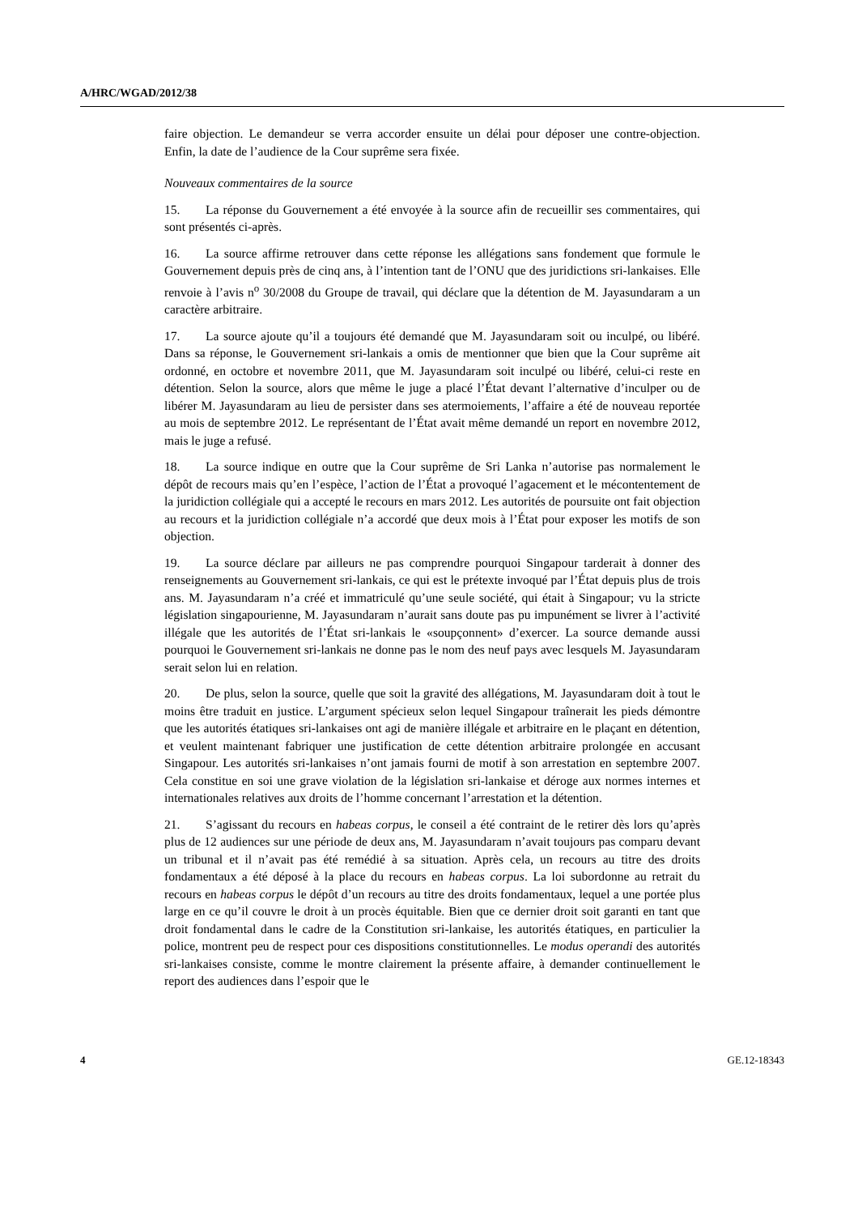A/HRC/WGAD/2012/38
faire objection. Le demandeur se verra accorder ensuite un délai pour déposer une contre-objection. Enfin, la date de l’audience de la Cour suprême sera fixée.
Nouveaux commentaires de la source
15. La réponse du Gouvernement a été envoyée à la source afin de recueillir ses commentaires, qui sont présentés ci-après.
16. La source affirme retrouver dans cette réponse les allégations sans fondement que formule le Gouvernement depuis près de cinq ans, à l’intention tant de l’ONU que des juridictions sri-lankaises. Elle renvoie à l’avis n<sup>o</sup> 30/2008 du Groupe de travail, qui déclare que la détention de M. Jayasundaram a un caractère arbitraire.
17. La source ajoute qu’il a toujours été demandé que M. Jayasundaram soit ou inculpé, ou libéré. Dans sa réponse, le Gouvernement sri-lankais a omis de mentionner que bien que la Cour suprême ait ordonné, en octobre et novembre 2011, que M. Jayasundaram soit inculpé ou libéré, celui-ci reste en détention. Selon la source, alors que même le juge a placé l’État devant l’alternative d’inculper ou de libérer M. Jayasundaram au lieu de persister dans ses atermoiements, l’affaire a été de nouveau reportée au mois de septembre 2012. Le représentant de l’État avait même demandé un report en novembre 2012, mais le juge a refusé.
18. La source indique en outre que la Cour suprême de Sri Lanka n’autorise pas normalement le dépôt de recours mais qu’en l’espèce, l’action de l’État a provoqué l’agacement et le mécontentement de la juridiction collégiale qui a accepté le recours en mars 2012. Les autorités de poursuite ont fait objection au recours et la juridiction collégiale n’a accordé que deux mois à l’État pour exposer les motifs de son objection.
19. La source déclare par ailleurs ne pas comprendre pourquoi Singapour tarderait à donner des renseignements au Gouvernement sri-lankais, ce qui est le prétexte invoqué par l’État depuis plus de trois ans. M. Jayasundaram n’a créé et immatriculé qu’une seule société, qui était à Singapour; vu la stricte législation singapourienne, M. Jayasundaram n’aurait sans doute pas pu impunément se livrer à l’activité illégale que les autorités de l’État sri-lankais le «soupçonnent» d’exercer. La source demande aussi pourquoi le Gouvernement sri-lankais ne donne pas le nom des neuf pays avec lesquels M. Jayasundaram serait selon lui en relation.
20. De plus, selon la source, quelle que soit la gravité des allégations, M. Jayasundaram doit à tout le moins être traduit en justice. L’argument spécieux selon lequel Singapour traînerait les pieds démontre que les autorités étatiques sri-lankaises ont agi de manière illégale et arbitraire en le plaçant en détention, et veulent maintenant fabriquer une justification de cette détention arbitraire prolongée en accusant Singapour. Les autorités sri-lankaises n’ont jamais fourni de motif à son arrestation en septembre 2007. Cela constitue en soi une grave violation de la législation sri-lankaise et déroge aux normes internes et internationales relatives aux droits de l’homme concernant l’arrestation et la détention.
21. S’agissant du recours en habeas corpus, le conseil a été contraint de le retirer dès lors qu’après plus de 12 audiences sur une période de deux ans, M. Jayasundaram n’avait toujours pas comparu devant un tribunal et il n’avait pas été remédié à sa situation. Après cela, un recours au titre des droits fondamentaux a été déposé à la place du recours en habeas corpus. La loi subordonne au retrait du recours en habeas corpus le dépôt d’un recours au titre des droits fondamentaux, lequel a une portée plus large en ce qu’il couvre le droit à un procès équitable. Bien que ce dernier droit soit garanti en tant que droit fondamental dans le cadre de la Constitution sri-lankaise, les autorités étatiques, en particulier la police, montrent peu de respect pour ces dispositions constitutionnelles. Le modus operandi des autorités sri-lankaises consiste, comme le montre clairement la présente affaire, à demander continuellement le report des audiences dans l’espoir que le
4 GE.12-18343